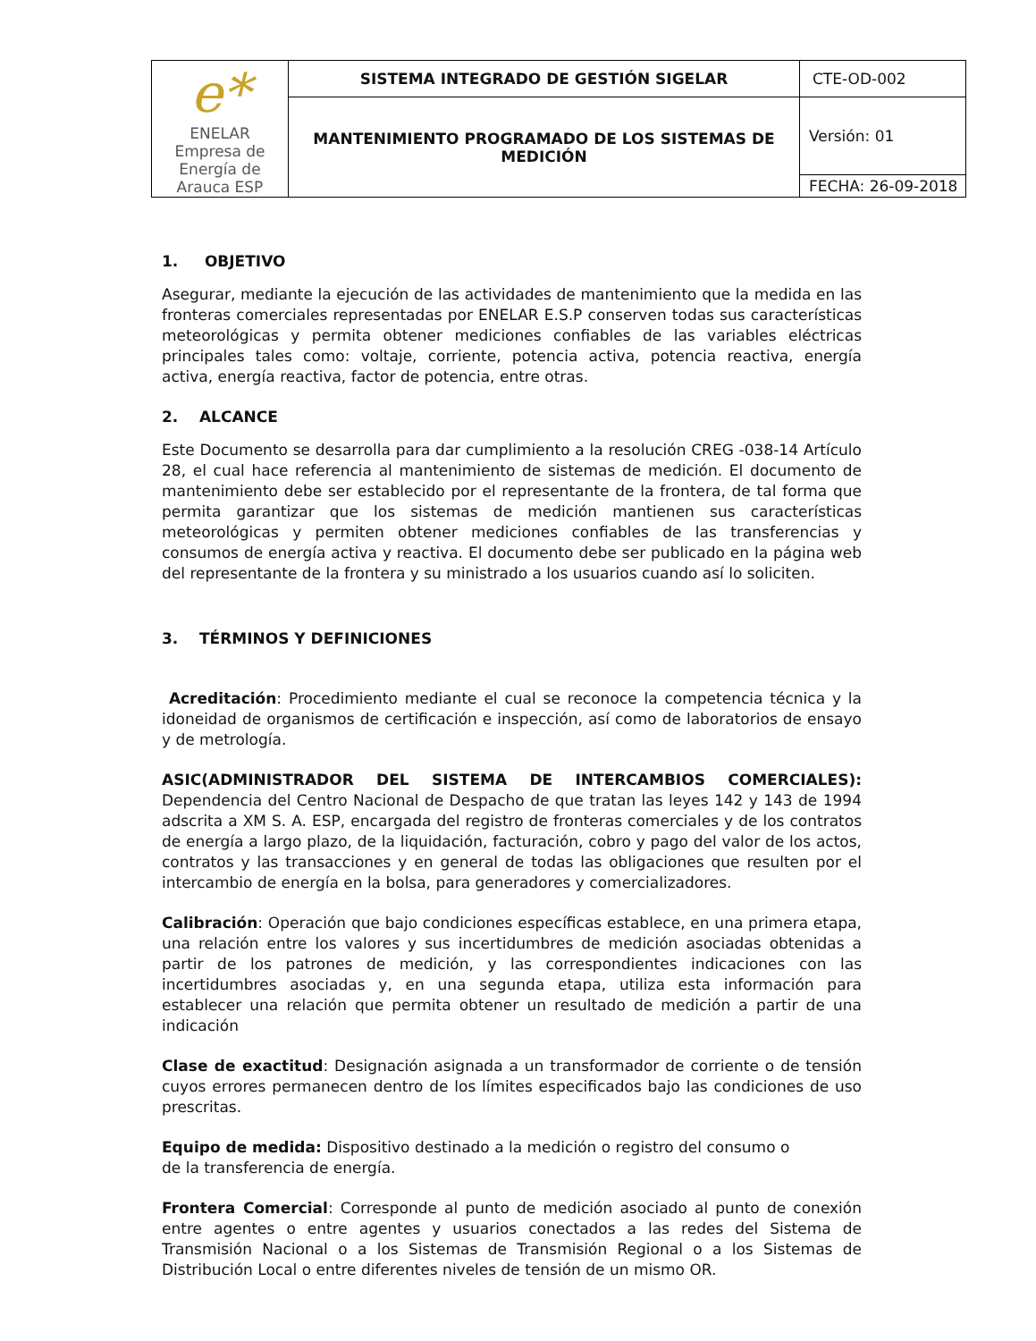| e* ENELAR Empresa de Energía de Arauca ESP | SISTEMA INTEGRADO DE GESTIÓN SIGELAR | CTE-OD-002 |
| | MANTENIMIENTO PROGRAMADO DE LOS SISTEMAS DE MEDICIÓN | Versión: 01 |
| | | FECHA: 26-09-2018 |
1. OBJETIVO
Asegurar, mediante la ejecución de las actividades de mantenimiento que la medida en las fronteras comerciales representadas por ENELAR E.S.P conserven todas sus características meteorológicas y permita obtener mediciones confiables de las variables eléctricas principales tales como: voltaje, corriente, potencia activa, potencia reactiva, energía activa, energía reactiva, factor de potencia, entre otras.
2. ALCANCE
Este Documento se desarrolla para dar cumplimiento a la resolución CREG -038-14 Artículo 28, el cual hace referencia al mantenimiento de sistemas de medición. El documento de mantenimiento debe ser establecido por el representante de la frontera, de tal forma que permita garantizar que los sistemas de medición mantienen sus características meteorológicas y permiten obtener mediciones confiables de las transferencias y consumos de energía activa y reactiva. El documento debe ser publicado en la página web del representante de la frontera y su ministrado a los usuarios cuando así lo soliciten.
3. TÉRMINOS Y DEFINICIONES
Acreditación: Procedimiento mediante el cual se reconoce la competencia técnica y la idoneidad de organismos de certificación e inspección, así como de laboratorios de ensayo y de metrología.
ASIC(ADMINISTRADOR DEL SISTEMA DE INTERCAMBIOS COMERCIALES): Dependencia del Centro Nacional de Despacho de que tratan las leyes 142 y 143 de 1994 adscrita a XM S. A. ESP, encargada del registro de fronteras comerciales y de los contratos de energía a largo plazo, de la liquidación, facturación, cobro y pago del valor de los actos, contratos y las transacciones y en general de todas las obligaciones que resulten por el intercambio de energía en la bolsa, para generadores y comercializadores.
Calibración: Operación que bajo condiciones específicas establece, en una primera etapa, una relación entre los valores y sus incertidumbres de medición asociadas obtenidas a partir de los patrones de medición, y las correspondientes indicaciones con las incertidumbres asociadas y, en una segunda etapa, utiliza esta información para establecer una relación que permita obtener un resultado de medición a partir de una indicación
Clase de exactitud: Designación asignada a un transformador de corriente o de tensión cuyos errores permanecen dentro de los límites especificados bajo las condiciones de uso prescritas.
Equipo de medida: Dispositivo destinado a la medición o registro del consumo o
de la transferencia de energía.
Frontera Comercial: Corresponde al punto de medición asociado al punto de conexión entre agentes o entre agentes y usuarios conectados a las redes del Sistema de Transmisión Nacional o a los Sistemas de Transmisión Regional o a los Sistemas de Distribución Local o entre diferentes niveles de tensión de un mismo OR.